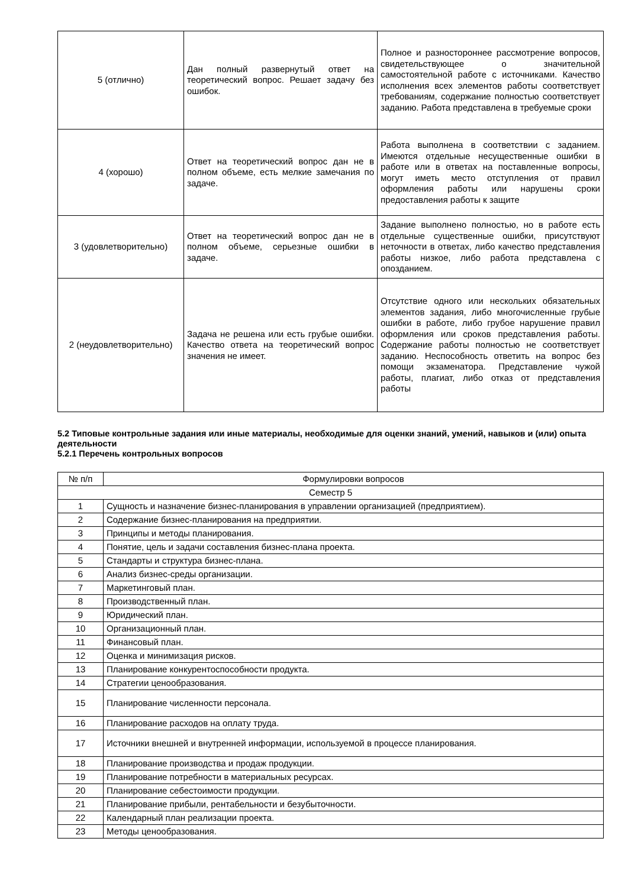| 5 (отлично) | Дан полный развернутый ответ на теоретический вопрос. Решает задачу без ошибок. | Полное и разностороннее рассмотрение вопросов, свидетельствующее о значительной самостоятельной работе с источниками. Качество исполнения всех элементов работы соответствует требованиям, содержание полностью соответствует заданию. Работа представлена в требуемые сроки |
| 4 (хорошо) | Ответ на теоретический вопрос дан не в полном объеме, есть мелкие замечания по задаче. | Работа выполнена в соответствии с заданием. Имеются отдельные несущественные ошибки в работе или в ответах на поставленные вопросы, могут иметь место отступления от правил оформления работы или нарушены сроки предоставления работы к защите |
| 3 (удовлетворительно) | Ответ на теоретический вопрос дан не в полном объеме, серьезные ошибки в задаче. | Задание выполнено полностью, но в работе есть отдельные существенные ошибки, присутствуют неточности в ответах, либо качество представления работы низкое, либо работа представлена с опозданием. |
| 2 (неудовлетворительно) | Задача не решена или есть грубые ошибки. Качество ответа на теоретический вопрос значения не имеет. | Отсутствие одного или нескольких обязательных элементов задания, либо многочисленные грубые ошибки в работе, либо грубое нарушение правил оформления или сроков представления работы. Содержание работы полностью не соответствует заданию. Неспособность ответить на вопрос без помощи экзаменатора. Представление чужой работы, плагиат, либо отказ от представления работы |
5.2 Типовые контрольные задания или иные материалы, необходимые для оценки знаний, умений, навыков и (или) опыта деятельности
5.2.1 Перечень контрольных вопросов
| № п/п | Формулировки вопросов |
| Семестр 5 | |
| 1 | Сущность и назначение бизнес-планирования в управлении организацией (предприятием). |
| 2 | Содержание бизнес-планирования на предприятии. |
| 3 | Принципы и методы планирования. |
| 4 | Понятие, цель и задачи составления бизнес-плана проекта. |
| 5 | Стандарты и структура бизнес-плана. |
| 6 | Анализ бизнес-среды организации. |
| 7 | Маркетинговый план. |
| 8 | Производственный план. |
| 9 | Юридический план. |
| 10 | Организационный план. |
| 11 | Финансовый план. |
| 12 | Оценка и минимизация рисков. |
| 13 | Планирование конкурентоспособности продукта. |
| 14 | Стратегии ценообразования. |
| 15 | Планирование численности персонала. |
| 16 | Планирование расходов на оплату труда. |
| 17 | Источники внешней и внутренней информации, используемой в процессе планирования. |
| 18 | Планирование производства и продаж продукции. |
| 19 | Планирование потребности в материальных ресурсах. |
| 20 | Планирование себестоимости продукции. |
| 21 | Планирование прибыли, рентабельности и безубыточности. |
| 22 | Календарный план реализации проекта. |
| 23 | Методы ценообразования. |